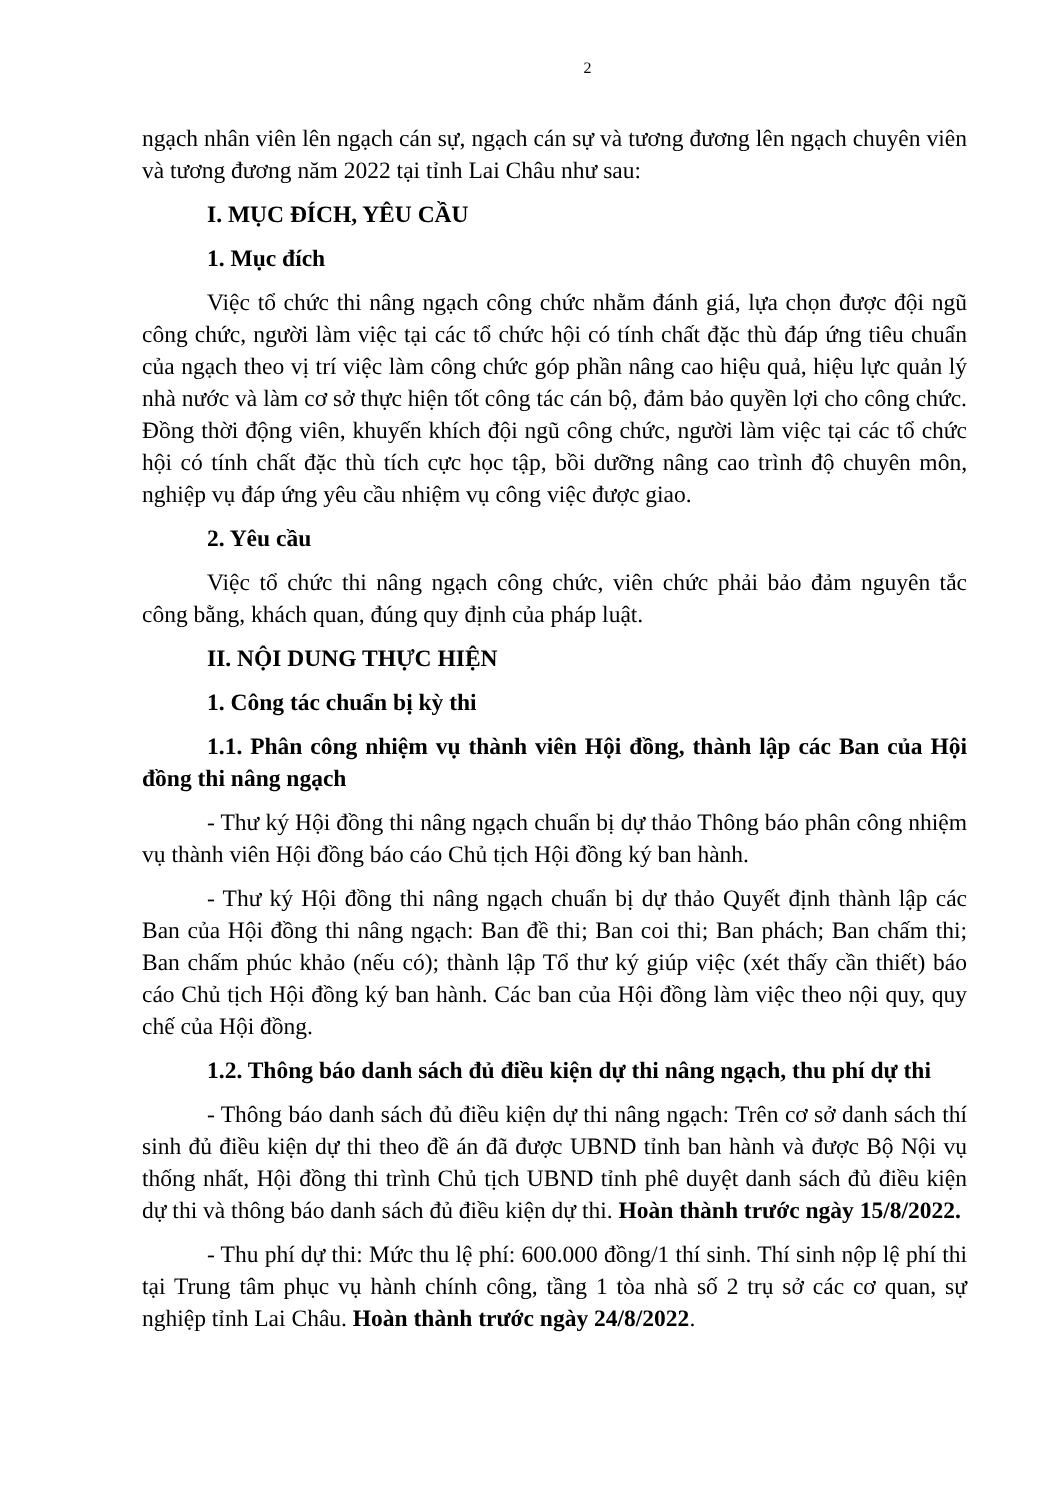2
ngạch nhân viên lên ngạch cán sự, ngạch cán sự và tương đương lên ngạch chuyên viên và tương đương năm 2022 tại tỉnh Lai Châu như sau:
I. MỤC ĐÍCH, YÊU CẦU
1. Mục đích
Việc tổ chức thi nâng ngạch công chức nhằm đánh giá, lựa chọn được đội ngũ công chức, người làm việc tại các tổ chức hội có tính chất đặc thù đáp ứng tiêu chuẩn của ngạch theo vị trí việc làm công chức góp phần nâng cao hiệu quả, hiệu lực quản lý nhà nước và làm cơ sở thực hiện tốt công tác cán bộ, đảm bảo quyền lợi cho công chức. Đồng thời động viên, khuyến khích đội ngũ công chức, người làm việc tại các tổ chức hội có tính chất đặc thù tích cực học tập, bồi dưỡng nâng cao trình độ chuyên môn, nghiệp vụ đáp ứng yêu cầu nhiệm vụ công việc được giao.
2. Yêu cầu
Việc tổ chức thi nâng ngạch công chức, viên chức phải bảo đảm nguyên tắc công bằng, khách quan, đúng quy định của pháp luật.
II. NỘI DUNG THỰC HIỆN
1. Công tác chuẩn bị kỳ thi
1.1. Phân công nhiệm vụ thành viên Hội đồng, thành lập các Ban của Hội đồng thi nâng ngạch
- Thư ký Hội đồng thi nâng ngạch chuẩn bị dự thảo Thông báo phân công nhiệm vụ thành viên Hội đồng báo cáo Chủ tịch Hội đồng ký ban hành.
- Thư ký Hội đồng thi nâng ngạch chuẩn bị dự thảo Quyết định thành lập các Ban của Hội đồng thi nâng ngạch: Ban đề thi; Ban coi thi; Ban phách; Ban chấm thi; Ban chấm phúc khảo (nếu có); thành lập Tổ thư ký giúp việc (xét thấy cần thiết) báo cáo Chủ tịch Hội đồng ký ban hành. Các ban của Hội đồng làm việc theo nội quy, quy chế của Hội đồng.
1.2. Thông báo danh sách đủ điều kiện dự thi nâng ngạch, thu phí dự thi
- Thông báo danh sách đủ điều kiện dự thi nâng ngạch: Trên cơ sở danh sách thí sinh đủ điều kiện dự thi theo đề án đã được UBND tỉnh ban hành và được Bộ Nội vụ thống nhất, Hội đồng thi trình Chủ tịch UBND tỉnh phê duyệt danh sách đủ điều kiện dự thi và thông báo danh sách đủ điều kiện dự thi. Hoàn thành trước ngày 15/8/2022.
- Thu phí dự thi: Mức thu lệ phí: 600.000 đồng/1 thí sinh. Thí sinh nộp lệ phí thi tại Trung tâm phục vụ hành chính công, tầng 1 tòa nhà số 2 trụ sở các cơ quan, sự nghiệp tỉnh Lai Châu. Hoàn thành trước ngày 24/8/2022.